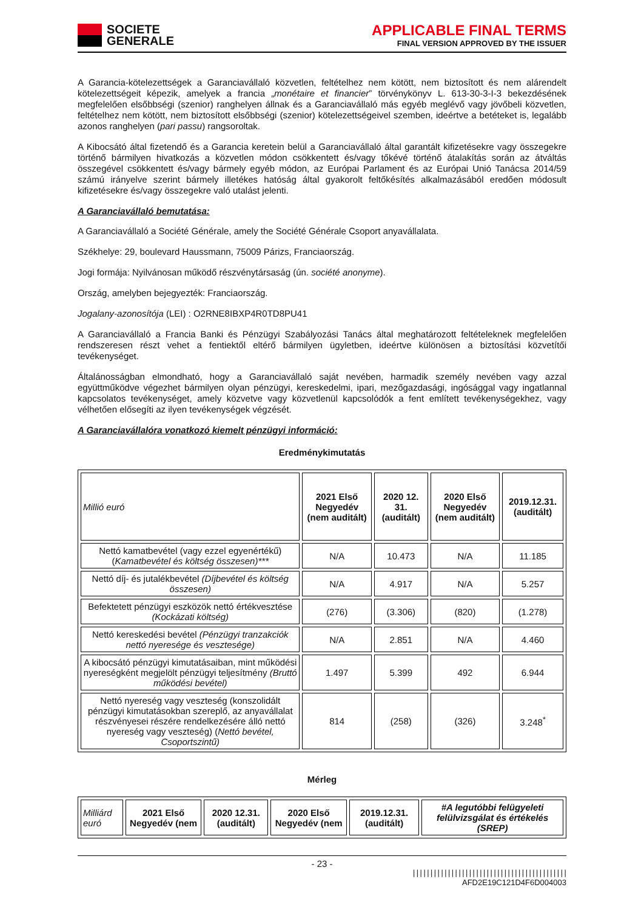SOCIETE
GENERALE
APPLICABLE FINAL TERMS
FINAL VERSION APPROVED BY THE ISSUER
A Garancia-kötelezettségek a Garanciavállaló közvetlen, feltételhez nem kötött, nem biztosított és nem alárendelt kötelezettségeit képezik, amelyek a francia „monétaire et financier” törvénykönyv L. 613-30-3-I-3 bekezdésének megfelelően elsőbbségi (szenior) ranghelyen állnak és a Garanciavállaló más egyéb meglévő vagy jövőbeli közvetlen, feltételhez nem kötött, nem biztosított elsőbbségi (szenior) kötelezettségeivel szemben, ideértve a betéteket is, legalább azonos ranghelyen (pari passu) rangsoroltak.
A Kibocsátó által fizetendő és a Garancia keretein belül a Garanciavállaló által garantált kifizetésekre vagy összegekre történő bármilyen hivatkozás a közvetlen módon csökkentett és/vagy tőkévé történő átalakítás során az átváltás összegével csökkentett és/vagy bármely egyéb módon, az Európai Parlament és az Európai Unió Tanácsa 2014/59 számú irányelve szerint bármely illetékes hatóság által gyakorolt feltőkésítés alkalmazásából eredően módosult kifizetésekre és/vagy összegekre való utalást jelenti.
A Garanciavállaló bemutatása:
A Garanciavállaló a Société Générale, amely the Société Générale Csoport anyavállalata.
Székhelye: 29, boulevard Haussmann, 75009 Párizs, Franciaország.
Jogi formája: Nyilvánosan működő részvénytársaság (ún. société anonyme).
Ország, amelyben bejegyezték: Franciaország.
Jogalany-azonosítója (LEI) : O2RNE8IBXP4R0TD8PU41
A Garanciavállaló a Francia Banki és Pénzügyi Szabályozási Tanács által meghatározott feltételeknek megfelelően rendszeresen részt vehet a fentiektől eltérő bármilyen ügyletben, ideértve különösen a biztosítási közvetítői tevékenységet.
Általánosságban elmondható, hogy a Garanciavállaló saját nevében, harmadik személy nevében vagy azzal együttműködve végezhet bármilyen olyan pénzügyi, kereskedelmi, ipari, mezőgazdasági, ingósággal vagy ingatlannal kapcsolatos tevékenységet, amely közvetve vagy közvetlenül kapcsolódók a fent említett tevékenységekhez, vagy vélhetően elősegíti az ilyen tevékenységek végzését.
A Garanciavállalóra vonatkozó kiemelt pénzügyi információ:
Eredménykimutatás
| Millió euró | 2021 Első Negyedév (nem auditált) | 2020 12. 31. (auditált) | 2020 Első Negyedév (nem auditált) | 2019.12.31. (auditált) |
| --- | --- | --- | --- | --- |
| Nettó kamatbevétel (vagy ezzel egyenértékű) ( Kamatbevétel és költség összesen)*** | N/A | 10.473 | N/A | 11.185 |
| Nettó díj- és jutalékbevétel (Díjbevétel és költség összesen) | N/A | 4.917 | N/A | 5.257 |
| Befektetett pénzügyi eszközök nettó értékvesztése (Kockázati költség) | (276) | (3.306) | (820) | (1.278) |
| Nettó kereskedési bevétel (Pénzügyi tranzakciók nettó nyeresége és vesztesége) | N/A | 2.851 | N/A | 4.460 |
| A kibocsátó pénzügyi kimutatásaiban, mint működési nyereségként megjelölt pénzügyi teljesítmény (Bruttó működési bevétel) | 1.497 | 5.399 | 492 | 6.944 |
| Nettó nyereség vagy veszteség (konszolidált pénzügyi kimutatásokban szereplő, az anyavállalat részvényesei részére rendelkezésére álló nettó nyereség vagy veszteség) ( Nettó bevétel, Csoportszintű) | 814 | (258) | (326) | 3.248<sup>*</sup> |
Mérleg
| Milliárd euró | 2021 Első Negyedév (nem | 2020 12.31. (auditált) | 2020 Első Negyedév (nem | 2019.12.31. (auditált) | #A legutóbbi felügyeleti felülvizsgálat és értékelés (SREP) |
| --- | --- | --- | --- | --- | --- |
- 23 -
||||||||||||||||||||||||||||||||||||||||||||
AFD2E19C121D4F6D004003